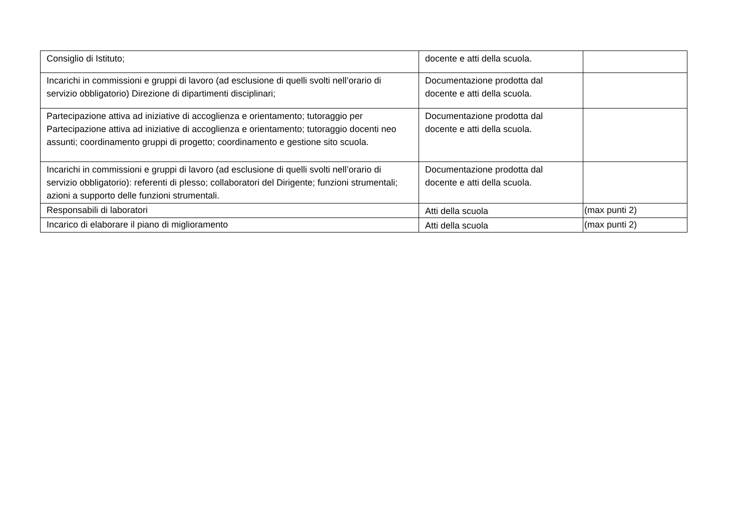| Consiglio di Istituto; | docente e atti della scuola. | |
| Incarichi in commissioni e gruppi di lavoro (ad esclusione di quelli svolti nell’orario di servizio obbligatorio) Direzione di dipartimenti disciplinari; | Documentazione prodotta dal docente e atti della scuola. | |
| Partecipazione attiva ad iniziative di accoglienza e orientamento; tutoraggio per Partecipazione attiva ad iniziative di accoglienza e orientamento; tutoraggio docenti neo assunti; coordinamento gruppi di progetto; coordinamento e gestione sito scuola. | Documentazione prodotta dal docente e atti della scuola. | |
| Incarichi in commissioni e gruppi di lavoro (ad esclusione di quelli svolti nell’orario di servizio obbligatorio): referenti di plesso; collaboratori del Dirigente; funzioni strumentali; azioni a supporto delle funzioni strumentali. | Documentazione prodotta dal docente e atti della scuola. | |
| Responsabili di laboratori | Atti della scuola | (max punti 2) |
| Incarico di elaborare il piano di miglioramento | Atti della scuola | (max punti 2) |